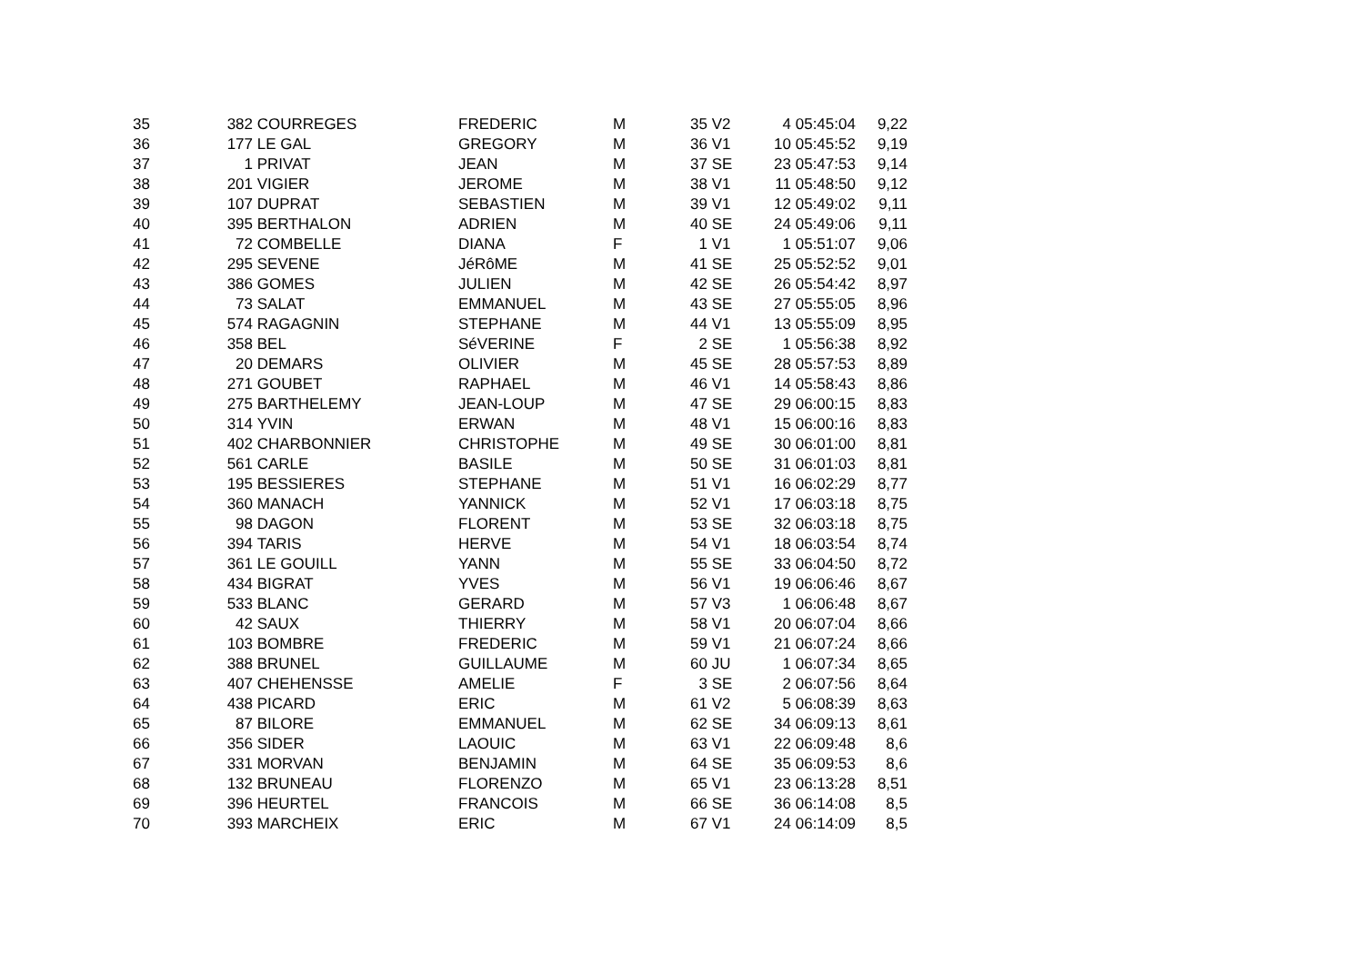| 35 | 382 | COURREGES | FREDERIC | M | 35 | V2 | 4 | 05:45:04 | 9,22 |
| 36 | 177 | LE GAL | GREGORY | M | 36 | V1 | 10 | 05:45:52 | 9,19 |
| 37 | 1 | PRIVAT | JEAN | M | 37 | SE | 23 | 05:47:53 | 9,14 |
| 38 | 201 | VIGIER | JEROME | M | 38 | V1 | 11 | 05:48:50 | 9,12 |
| 39 | 107 | DUPRAT | SEBASTIEN | M | 39 | V1 | 12 | 05:49:02 | 9,11 |
| 40 | 395 | BERTHALON | ADRIEN | M | 40 | SE | 24 | 05:49:06 | 9,11 |
| 41 | 72 | COMBELLE | DIANA | F | 1 | V1 | 1 | 05:51:07 | 9,06 |
| 42 | 295 | SEVENE | JéRôME | M | 41 | SE | 25 | 05:52:52 | 9,01 |
| 43 | 386 | GOMES | JULIEN | M | 42 | SE | 26 | 05:54:42 | 8,97 |
| 44 | 73 | SALAT | EMMANUEL | M | 43 | SE | 27 | 05:55:05 | 8,96 |
| 45 | 574 | RAGAGNIN | STEPHANE | M | 44 | V1 | 13 | 05:55:09 | 8,95 |
| 46 | 358 | BEL | SéVERINE | F | 2 | SE | 1 | 05:56:38 | 8,92 |
| 47 | 20 | DEMARS | OLIVIER | M | 45 | SE | 28 | 05:57:53 | 8,89 |
| 48 | 271 | GOUBET | RAPHAEL | M | 46 | V1 | 14 | 05:58:43 | 8,86 |
| 49 | 275 | BARTHELEMY | JEAN-LOUP | M | 47 | SE | 29 | 06:00:15 | 8,83 |
| 50 | 314 | YVIN | ERWAN | M | 48 | V1 | 15 | 06:00:16 | 8,83 |
| 51 | 402 | CHARBONNIER | CHRISTOPHE | M | 49 | SE | 30 | 06:01:00 | 8,81 |
| 52 | 561 | CARLE | BASILE | M | 50 | SE | 31 | 06:01:03 | 8,81 |
| 53 | 195 | BESSIERES | STEPHANE | M | 51 | V1 | 16 | 06:02:29 | 8,77 |
| 54 | 360 | MANACH | YANNICK | M | 52 | V1 | 17 | 06:03:18 | 8,75 |
| 55 | 98 | DAGON | FLORENT | M | 53 | SE | 32 | 06:03:18 | 8,75 |
| 56 | 394 | TARIS | HERVE | M | 54 | V1 | 18 | 06:03:54 | 8,74 |
| 57 | 361 | LE GOUILL | YANN | M | 55 | SE | 33 | 06:04:50 | 8,72 |
| 58 | 434 | BIGRAT | YVES | M | 56 | V1 | 19 | 06:06:46 | 8,67 |
| 59 | 533 | BLANC | GERARD | M | 57 | V3 | 1 | 06:06:48 | 8,67 |
| 60 | 42 | SAUX | THIERRY | M | 58 | V1 | 20 | 06:07:04 | 8,66 |
| 61 | 103 | BOMBRE | FREDERIC | M | 59 | V1 | 21 | 06:07:24 | 8,66 |
| 62 | 388 | BRUNEL | GUILLAUME | M | 60 | JU | 1 | 06:07:34 | 8,65 |
| 63 | 407 | CHEHENSSE | AMELIE | F | 3 | SE | 2 | 06:07:56 | 8,64 |
| 64 | 438 | PICARD | ERIC | M | 61 | V2 | 5 | 06:08:39 | 8,63 |
| 65 | 87 | BILORE | EMMANUEL | M | 62 | SE | 34 | 06:09:13 | 8,61 |
| 66 | 356 | SIDER | LAOUIC | M | 63 | V1 | 22 | 06:09:48 | 8,6 |
| 67 | 331 | MORVAN | BENJAMIN | M | 64 | SE | 35 | 06:09:53 | 8,6 |
| 68 | 132 | BRUNEAU | FLORENZO | M | 65 | V1 | 23 | 06:13:28 | 8,51 |
| 69 | 396 | HEURTEL | FRANCOIS | M | 66 | SE | 36 | 06:14:08 | 8,5 |
| 70 | 393 | MARCHEIX | ERIC | M | 67 | V1 | 24 | 06:14:09 | 8,5 |